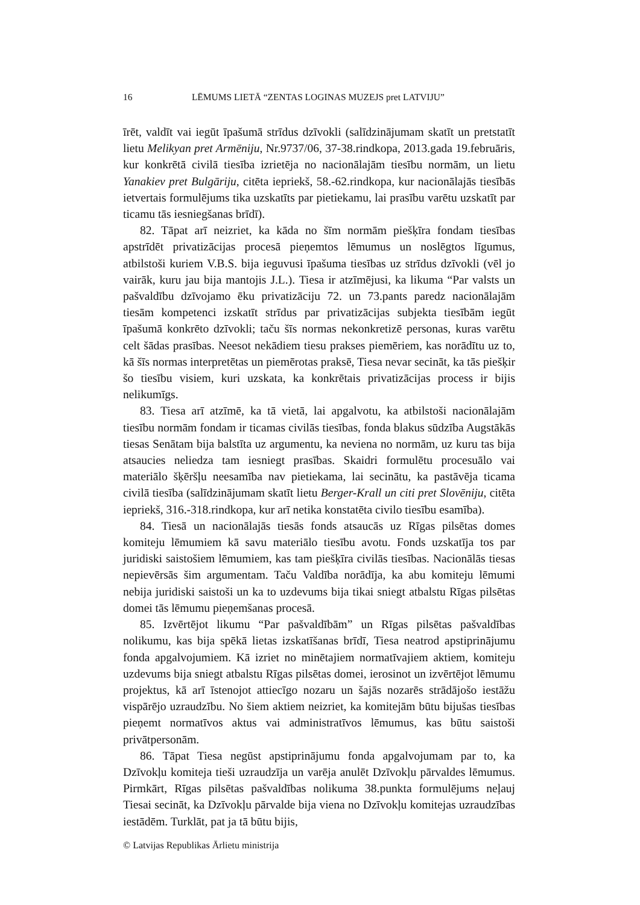16 LĒMUMS LIETĀ “ZENTAS LOGINAS MUZEJS pret LATVIJU”
īrēt, valdīt vai iegūt īpašumā strīdus dzīvokli (salīdzinājumam skatīt un pretstatīt lietu Melikyan pret Armēniju, Nr.9737/06, 37-38.rindkopa, 2013.gada 19.februāris, kur konkrētā civilā tiesība izrietēja no nacionālajām tiesību normām, un lietu Yanakiev pret Bulgāriju, citēta iepriekš, 58.-62.rindkopa, kur nacionālajās tiesībās ietvertais formulējums tika uzskatīts par pietiekamu, lai prasību varētu uzskatīt par ticamu tās iesniegšanas brīdī).
82. Tāpat arī neizriet, ka kāda no šīm normām piešķīra fondam tiesības apstrīdēt privatizācijas procesā pieņemtos lēmumus un noslēgtos līgumus, atbilstoši kuriem V.B.S. bija ieguvusi īpašuma tiesības uz strīdus dzīvokli (vēl jo vairāk, kuru jau bija mantojis J.L.). Tiesa ir atzīmējusi, ka likuma “Par valsts un pašvaldību dzīvojamo ēku privatizāciju 72. un 73.pants paredz nacionālajām tiesām kompetenci izskatīt strīdus par privatizācijas subjekta tiesībām iegūt īpašumā konkrēto dzīvokli; taču šīs normas nekonkretizē personas, kuras varētu celt šādas prasības. Neesot nekādiem tiesu prakses piemēriem, kas norādītu uz to, kā šīs normas interpretētas un piemērotas praksē, Tiesa nevar secināt, ka tās piešķir šo tiesību visiem, kuri uzskata, ka konkrētais privatizācijas process ir bijis nelikumīgs.
83. Tiesa arī atzīmē, ka tā vietā, lai apgalvotu, ka atbilstoši nacionālajām tiesību normām fondam ir ticamas civilās tiesības, fonda blakus sūdzība Augstākās tiesas Senātam bija balstīta uz argumentu, ka neviena no normām, uz kuru tas bija atsaucies neliedza tam iesniegt prasības. Skaidri formulētu procesuālo vai materiālo šķēršļu neesamība nav pietiekama, lai secinātu, ka pastāvēja ticama civilā tiesība (salīdzinājumam skatīt lietu Berger-Krall un citi pret Slovēniju, citēta iepriekš, 316.-318.rindkopa, kur arī netika konstatēta civilo tiesību esamība).
84. Tiesā un nacionālajās tiesās fonds atsaucās uz Rīgas pilsētas domes komiteju lēmumiem kā savu materiālo tiesību avotu. Fonds uzskatīja tos par juridiski saistošiem lēmumiem, kas tam piešķīra civilās tiesības. Nacionālās tiesas nepievērsās šim argumentam. Taču Valdība norādīja, ka abu komiteju lēmumi nebija juridiski saistoši un ka to uzdevums bija tikai sniegt atbalstu Rīgas pilsētas domei tās lēmumu pieņemšanas procesā.
85. Izvērtējot likumu “Par pašvaldībām” un Rīgas pilsētas pašvaldības nolikumu, kas bija spēkā lietas izskatīšanas brīdī, Tiesa neatrod apstiprinājumu fonda apgalvojumiem. Kā izriet no minētajiem normatīvajiem aktiem, komiteju uzdevums bija sniegt atbalstu Rīgas pilsētas domei, ierosinot un izvērtējot lēmumu projektus, kā arī īstenojot attiecīgo nozaru un šajās nozarēs strādājošo iestāžu vispārējo uzraudzību. No šiem aktiem neizriet, ka komitejām būtu bijušas tiesības pieņemt normatīvos aktus vai administratīvos lēmumus, kas būtu saistoši privātpersonām.
86. Tāpat Tiesa negūst apstiprinājumu fonda apgalvojumam par to, ka Dzīvokļu komiteja tieši uzraudzīja un varēja anulēt Dzīvokļu pārvaldes lēmumus. Pirmkārt, Rīgas pilsētas pašvaldības nolikuma 38.punkta formulējums neļauj Tiesai secināt, ka Dzīvokļu pārvalde bija viena no Dzīvokļu komitejas uzraudzības iestādēm. Turklāt, pat ja tā būtu bijis,
© Latvijas Republikas Ārlietu ministrija